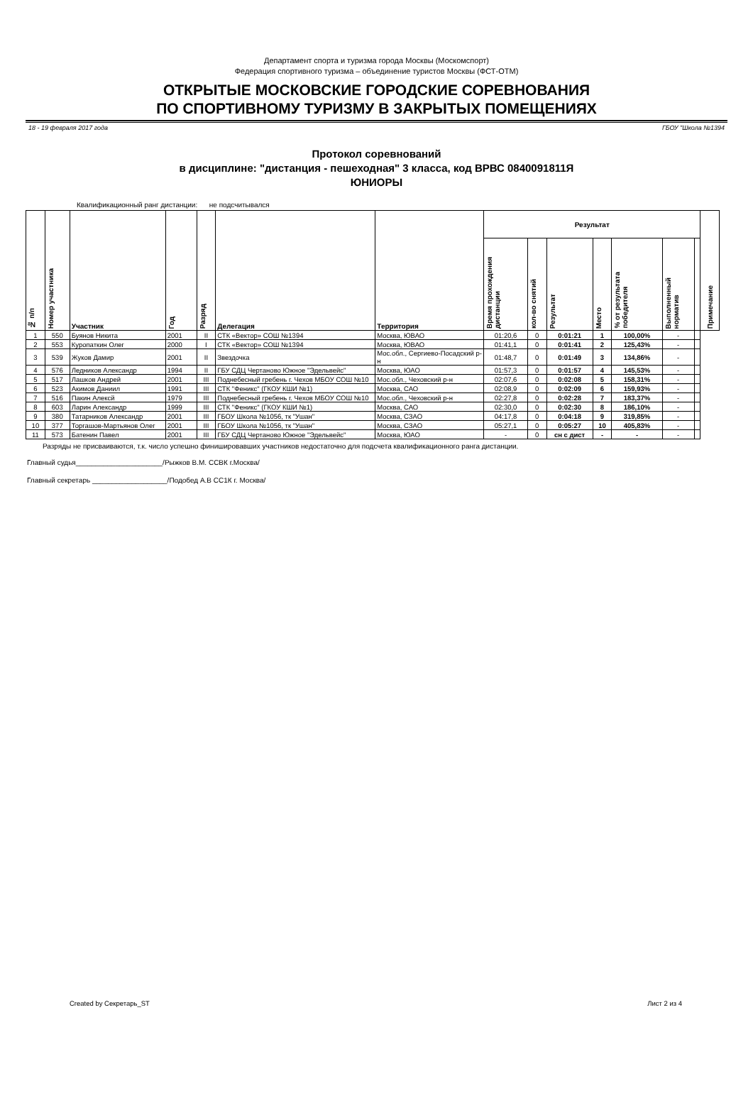Департамент спорта и туризма города Москвы (Москомспорт)
Федерация спортивного туризма – объединение туристов Москвы (ФСТ-ОТМ)
ОТКРЫТЫЕ МОСКОВСКИЕ ГОРОДСКИЕ СОРЕВНОВАНИЯ
ПО СПОРТИВНОМУ ТУРИЗМУ В ЗАКРЫТЫХ ПОМЕЩЕНИЯХ
18 - 19 февраля 2017 года ГБОУ "Школа №1394
Протокол соревнований
в дисциплине: "дистанция - пешеходная" 3 класса, код ВРВС 0840091811Я
ЮНИОРЫ
Квалификационный ранг дистанции: не подсчитывался
| № п/п | Номер участника | Участник | Год | Разряд | Делегация | Территория | Результат | | | | | | | Примечание |
| --- | --- | --- | --- | --- | --- | --- | --- | --- | --- | --- | --- | --- | --- | --- |
| | | | | | | | Время прохождения дистанции | кол-во снятий | Результат | Место | % от результата победителя | Выполненный норматив | | |
| 1 | 550 | Буянов Никита | 2001 | II | СТК «Вектор» СОШ №1394 | Москва, ЮВАО | 01:20,6 | 0 | 0:01:21 | 1 | 100,00% | - | | |
| 2 | 553 | Куропаткин Олег | 2000 | I | СТК «Вектор» СОШ №1394 | Москва, ЮВАО | 01:41,1 | 0 | 0:01:41 | 2 | 125,43% | - | | |
| 3 | 539 | Жуков Дамир | 2001 | II | Звездочка | Мос.обл., Сергиево-Посадский р-н | 01:48,7 | 0 | 0:01:49 | 3 | 134,86% | - | | |
| 4 | 576 | Ледников Александр | 1994 | II | ГБУ СДЦ Чертаново Южное "Эдельвейс" | Москва, ЮАО | 01:57,3 | 0 | 0:01:57 | 4 | 145,53% | - | | |
| 5 | 517 | Лашков Андрей | 2001 | III | Поднебесный гребень г. Чехов МБОУ СОШ №10 | Мос.обл., Чеховский р-н | 02:07,6 | 0 | 0:02:08 | 5 | 158,31% | - | | |
| 6 | 523 | Акимов Даниил | 1991 | III | СТК "Феникс" (ГКОУ КШИ №1) | Москва, САО | 02:08,9 | 0 | 0:02:09 | 6 | 159,93% | - | | |
| 7 | 516 | Пакин Алексй | 1979 | III | Поднебесный гребень г. Чехов МБОУ СОШ №10 | Мос.обл., Чеховский р-н | 02:27,8 | 0 | 0:02:28 | 7 | 183,37% | - | | |
| 8 | 603 | Ларин Александр | 1999 | III | СТК "Феникс" (ГКОУ КШИ №1) | Москва, САО | 02:30,0 | 0 | 0:02:30 | 8 | 186,10% | - | | |
| 9 | 380 | Татарников Александр | 2001 | III | ГБОУ Школа №1056, тк "Ушан" | Москва, СЗАО | 04:17,8 | 0 | 0:04:18 | 9 | 319,85% | - | | |
| 10 | 377 | Торгашов-Мартьянов Олег | 2001 | III | ГБОУ Школа №1056, тк "Ушан" | Москва, СЗАО | 05:27,1 | 0 | 0:05:27 | 10 | 405,83% | - | | |
| 11 | 573 | Батенин Павел | 2001 | III | ГБУ СДЦ Чертаново Южное "Эдельвейс" | Москва, ЮАО | - | 0 | сн с дист | - | - | - | | |
Разряды не присваиваются, т.к. число успешно финишировавших участников недостаточно для подсчета квалификационного ранга дистанции.
Главный судья______________________/Рыжков В.М. ССВК г.Москва/
Главный секретарь ___________________/Подобед А.В СС1К г. Москва/
Created by Секретарь_ST Лист 2 из 4